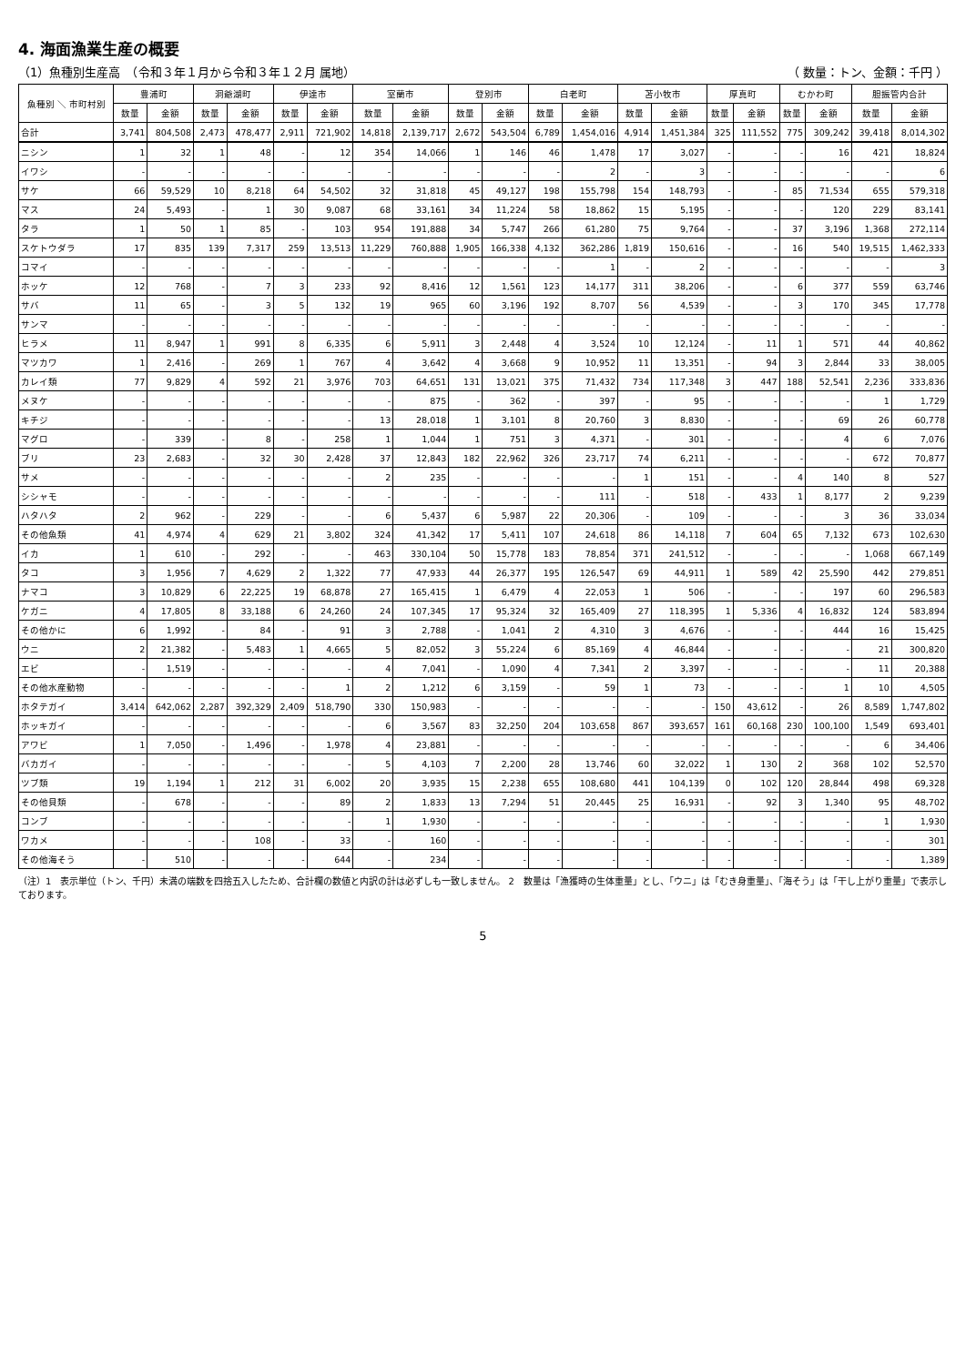4. 海面漁業生産の概要
（1）魚種別生産高　（令和３年１月から令和３年１２月 属地） （ 数量：トン、金額：千円 ）
| 魚種別 ＼ 市町村別 | 豊浦町 | | 洞爺湖町 | | 伊達市 | | 室蘭市 | | 登別市 | | 白老町 | | 苫小牧市 | | 厚真町 | | むかわ町 | | 胆振管内合計 | |
| --- | --- | --- | --- | --- | --- | --- | --- | --- | --- | --- | --- | --- | --- | --- | --- | --- | --- | --- | --- | --- |
| | 数量 | 金額 | 数量 | 金額 | 数量 | 金額 | 数量 | 金額 | 数量 | 金額 | 数量 | 金額 | 数量 | 金額 | 数量 | 金額 | 数量 | 金額 | 数量 | 金額 |
| 合計 | 3,741 | 804,508 | 2,473 | 478,477 | 2,911 | 721,902 | 14,818 | 2,139,717 | 2,672 | 543,504 | 6,789 | 1,454,016 | 4,914 | 1,451,384 | 325 | 111,552 | 775 | 309,242 | 39,418 | 8,014,302 |
| ニシン | 1 | 32 | 1 | 48 | - | 12 | 354 | 14,066 | 1 | 146 | 46 | 1,478 | 17 | 3,027 | - | - | - | 16 | 421 | 18,824 |
| イワシ | - | - | - | - | - | - | - | - | - | - | - | 2 | - | 3 | - | - | - | - | - | 6 |
| サケ | 66 | 59,529 | 10 | 8,218 | 64 | 54,502 | 32 | 31,818 | 45 | 49,127 | 198 | 155,798 | 154 | 148,793 | - | - | 85 | 71,534 | 655 | 579,318 |
| マス | 24 | 5,493 | - | 1 | 30 | 9,087 | 68 | 33,161 | 34 | 11,224 | 58 | 18,862 | 15 | 5,195 | - | - | - | 120 | 229 | 83,141 |
| タラ | 1 | 50 | 1 | 85 | - | 103 | 954 | 191,888 | 34 | 5,747 | 266 | 61,280 | 75 | 9,764 | - | - | 37 | 3,196 | 1,368 | 272,114 |
| スケトウダラ | 17 | 835 | 139 | 7,317 | 259 | 13,513 | 11,229 | 760,888 | 1,905 | 166,338 | 4,132 | 362,286 | 1,819 | 150,616 | - | - | 16 | 540 | 19,515 | 1,462,333 |
| コマイ | - | - | - | - | - | - | - | - | - | - | - | 1 | - | 2 | - | - | - | - | - | 3 |
| ホッケ | 12 | 768 | - | 7 | 3 | 233 | 92 | 8,416 | 12 | 1,561 | 123 | 14,177 | 311 | 38,206 | - | - | 6 | 377 | 559 | 63,746 |
| サバ | 11 | 65 | - | 3 | 5 | 132 | 19 | 965 | 60 | 3,196 | 192 | 8,707 | 56 | 4,539 | - | - | 3 | 170 | 345 | 17,778 |
| サンマ | - | - | - | - | - | - | - | - | - | - | - | - | - | - | - | - | - | - | - | - |
| ヒラメ | 11 | 8,947 | 1 | 991 | 8 | 6,335 | 6 | 5,911 | 3 | 2,448 | 4 | 3,524 | 10 | 12,124 | - | 11 | 1 | 571 | 44 | 40,862 |
| マツカワ | 1 | 2,416 | - | 269 | 1 | 767 | 4 | 3,642 | 4 | 3,668 | 9 | 10,952 | 11 | 13,351 | - | 94 | 3 | 2,844 | 33 | 38,005 |
| カレイ類 | 77 | 9,829 | 4 | 592 | 21 | 3,976 | 703 | 64,651 | 131 | 13,021 | 375 | 71,432 | 734 | 117,348 | 3 | 447 | 188 | 52,541 | 2,236 | 333,836 |
| メヌケ | - | - | - | - | - | - | - | 875 | - | 362 | - | 397 | - | 95 | - | - | - | - | 1 | 1,729 |
| キチジ | - | - | - | - | - | - | 13 | 28,018 | 1 | 3,101 | 8 | 20,760 | 3 | 8,830 | - | - | - | 69 | 26 | 60,778 |
| マグロ | - | 339 | - | 8 | - | 258 | 1 | 1,044 | 1 | 751 | 3 | 4,371 | - | 301 | - | - | - | 4 | 6 | 7,076 |
| ブリ | 23 | 2,683 | - | 32 | 30 | 2,428 | 37 | 12,843 | 182 | 22,962 | 326 | 23,717 | 74 | 6,211 | - | - | - | - | 672 | 70,877 |
| サメ | - | - | - | - | - | - | 2 | 235 | - | - | - | - | 1 | 151 | - | - | 4 | 140 | 8 | 527 |
| シシャモ | - | - | - | - | - | - | - | - | - | - | - | 111 | - | 518 | - | 433 | 1 | 8,177 | 2 | 9,239 |
| ハタハタ | 2 | 962 | - | 229 | - | - | 6 | 5,437 | 6 | 5,987 | 22 | 20,306 | - | 109 | - | - | - | 3 | 36 | 33,034 |
| その他魚類 | 41 | 4,974 | 4 | 629 | 21 | 3,802 | 324 | 41,342 | 17 | 5,411 | 107 | 24,618 | 86 | 14,118 | 7 | 604 | 65 | 7,132 | 673 | 102,630 |
| イカ | 1 | 610 | - | 292 | - | - | 463 | 330,104 | 50 | 15,778 | 183 | 78,854 | 371 | 241,512 | - | - | - | - | 1,068 | 667,149 |
| タコ | 3 | 1,956 | 7 | 4,629 | 2 | 1,322 | 77 | 47,933 | 44 | 26,377 | 195 | 126,547 | 69 | 44,911 | 1 | 589 | 42 | 25,590 | 442 | 279,851 |
| ナマコ | 3 | 10,829 | 6 | 22,225 | 19 | 68,878 | 27 | 165,415 | 1 | 6,479 | 4 | 22,053 | 1 | 506 | - | - | - | 197 | 60 | 296,583 |
| ケガニ | 4 | 17,805 | 8 | 33,188 | 6 | 24,260 | 24 | 107,345 | 17 | 95,324 | 32 | 165,409 | 27 | 118,395 | 1 | 5,336 | 4 | 16,832 | 124 | 583,894 |
| その他かに | 6 | 1,992 | - | 84 | - | 91 | 3 | 2,788 | - | 1,041 | 2 | 4,310 | 3 | 4,676 | - | - | - | 444 | 16 | 15,425 |
| ウニ | 2 | 21,382 | - | 5,483 | 1 | 4,665 | 5 | 82,052 | 3 | 55,224 | 6 | 85,169 | 4 | 46,844 | - | - | - | - | 21 | 300,820 |
| エビ | - | 1,519 | - | - | - | - | 4 | 7,041 | - | 1,090 | 4 | 7,341 | 2 | 3,397 | - | - | - | - | 11 | 20,388 |
| その他水産動物 | - | - | - | - | - | 1 | 2 | 1,212 | 6 | 3,159 | - | 59 | 1 | 73 | - | - | - | 1 | 10 | 4,505 |
| ホタテガイ | 3,414 | 642,062 | 2,287 | 392,329 | 2,409 | 518,790 | 330 | 150,983 | - | - | - | - | - | - | 150 | 43,612 | - | 26 | 8,589 | 1,747,802 |
| ホッキガイ | - | - | - | - | - | - | 6 | 3,567 | 83 | 32,250 | 204 | 103,658 | 867 | 393,657 | 161 | 60,168 | 230 | 100,100 | 1,549 | 693,401 |
| アワビ | 1 | 7,050 | - | 1,496 | - | 1,978 | 4 | 23,881 | - | - | - | - | - | - | - | - | - | - | 6 | 34,406 |
| バカガイ | - | - | - | - | - | - | 5 | 4,103 | 7 | 2,200 | 28 | 13,746 | 60 | 32,022 | 1 | 130 | 2 | 368 | 102 | 52,570 |
| ツブ類 | 19 | 1,194 | 1 | 212 | 31 | 6,002 | 20 | 3,935 | 15 | 2,238 | 655 | 108,680 | 441 | 104,139 | 0 | 102 | 120 | 28,844 | 498 | 69,328 |
| その他貝類 | - | 678 | - | - | - | 89 | 2 | 1,833 | 13 | 7,294 | 51 | 20,445 | 25 | 16,931 | - | 92 | 3 | 1,340 | 95 | 48,702 |
| コンブ | - | - | - | - | - | - | 1 | 1,930 | - | - | - | - | - | - | - | - | - | - | 1 | 1,930 |
| ワカメ | - | - | - | 108 | - | 33 | - | 160 | - | - | - | - | - | - | - | - | - | - | - | 301 |
| その他海そう | - | 510 | - | - | - | 644 | - | 234 | - | - | - | - | - | - | - | - | - | - | - | 1,389 |
（注）1　表示単位（トン、千円）未満の端数を四捨五入したため、合計欄の数値と内訳の計は必ずしも一致しません。 2　数量は「漁獲時の生体重量」とし、「ウニ」は「むき身重量」、「海そう」は「干し上がり重量」で表示しております。
5